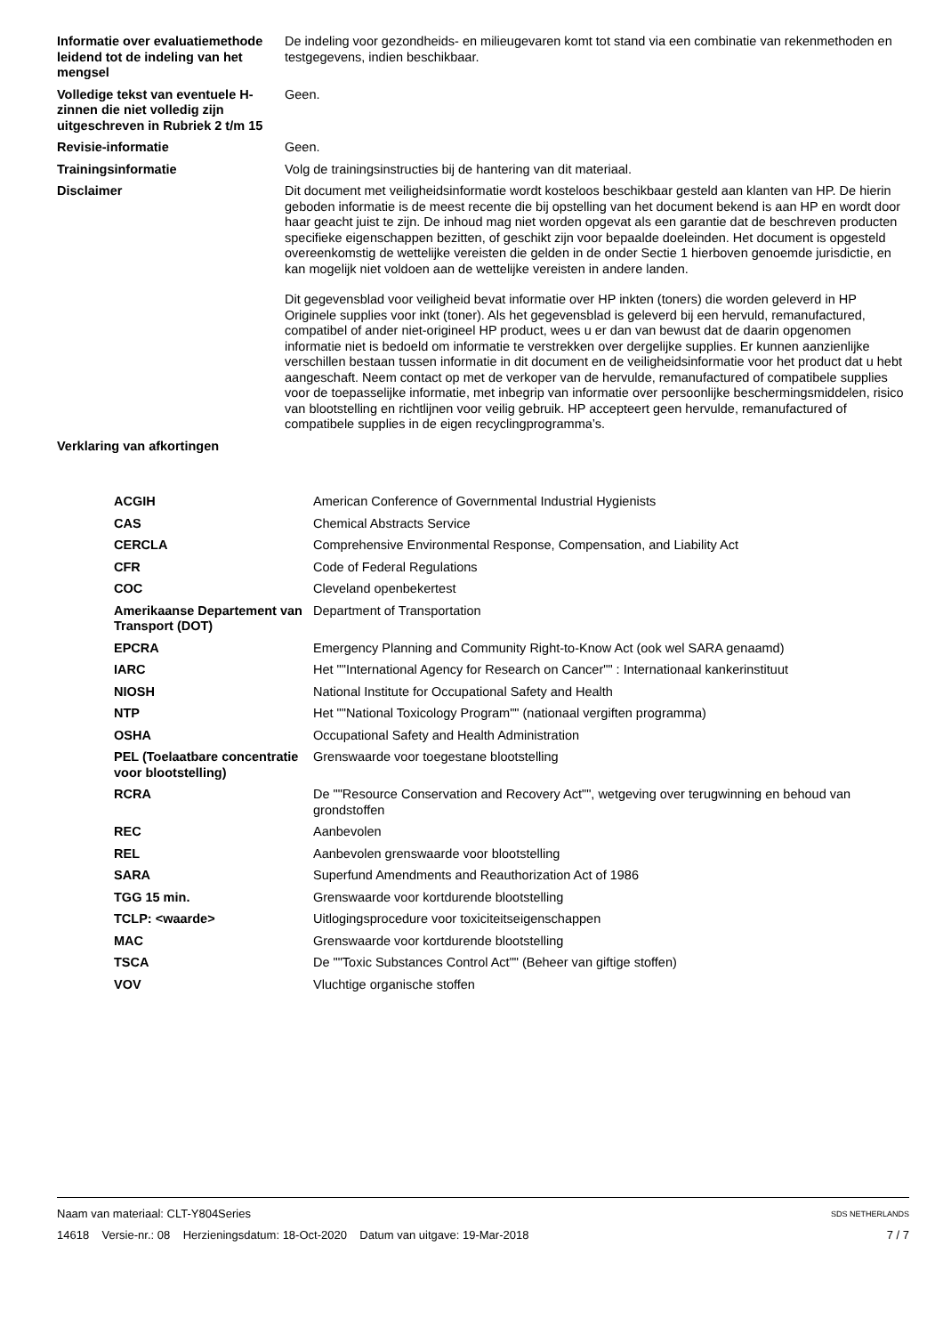| Informatie over evaluatiemethode leidend tot de indeling van het mengsel | De indeling voor gezondheids- en milieugevaren komt tot stand via een combinatie van rekenmethoden en testgegevens, indien beschikbaar. |
| Volledige tekst van eventuele H-zinnen die niet volledig zijn uitgeschreven in Rubriek 2 t/m 15 | Geen. |
| Revisie-informatie | Geen. |
| Trainingsinformatie | Volg de trainingsinstructies bij de hantering van dit materiaal. |
| Disclaimer | Dit document met veiligheidsinformatie wordt kosteloos beschikbaar gesteld aan klanten van HP. De hierin geboden informatie is de meest recente die bij opstelling van het document bekend is aan HP en wordt door haar geacht juist te zijn. De inhoud mag niet worden opgevat als een garantie dat de beschreven producten specifieke eigenschappen bezitten, of geschikt zijn voor bepaalde doeleinden. Het document is opgesteld overeenkomstig de wettelijke vereisten die gelden in de onder Sectie 1 hierboven genoemde jurisdictie, en kan mogelijk niet voldoen aan de wettelijke vereisten in andere landen. Dit gegevensblad voor veiligheid bevat informatie over HP inkten (toners) die worden geleverd in HP Originele supplies voor inkt (toner). Als het gegevensblad is geleverd bij een hervuld, remanufactured, compatibel of ander niet-origineel HP product, wees u er dan van bewust dat de daarin opgenomen informatie niet is bedoeld om informatie te verstrekken over dergelijke supplies. Er kunnen aanzienlijke verschillen bestaan tussen informatie in dit document en de veiligheidsinformatie voor het product dat u hebt aangeschaft. Neem contact op met de verkoper van de hervulde, remanufactured of compatibele supplies voor de toepasselijke informatie, met inbegrip van informatie over persoonlijke beschermingsmiddelen, risico van blootstelling en richtlijnen voor veilig gebruik. HP accepteert geen hervulde, remanufactured of compatibele supplies in de eigen recyclingprogramma’s. |
| Verklaring van afkortingen | |
| ACGIH | American Conference of Governmental Industrial Hygienists |
| CAS | Chemical Abstracts Service |
| CERCLA | Comprehensive Environmental Response, Compensation, and Liability Act |
| CFR | Code of Federal Regulations |
| COC | Cleveland openbekertest |
| Amerikaanse Departement van Transport (DOT) | Department of Transportation |
| EPCRA | Emergency Planning and Community Right-to-Know Act (ook wel SARA genaamd) |
| IARC | Het ""International Agency for Research on Cancer"" : Internationaal kankerinstituut |
| NIOSH | National Institute for Occupational Safety and Health |
| NTP | Het ""National Toxicology Program"" (nationaal vergiften programma) |
| OSHA | Occupational Safety and Health Administration |
| PEL (Toelaatbare concentratie voor blootstelling) | Grenswaarde voor toegestane blootstelling |
| RCRA | De ""Resource Conservation and Recovery Act"", wetgeving over terugwinning en behoud van grondstoffen |
| REC | Aanbevolen |
| REL | Aanbevolen grenswaarde voor blootstelling |
| SARA | Superfund Amendments and Reauthorization Act of 1986 |
| TGG 15 min. | Grenswaarde voor kortdurende blootstelling |
| TCLP: <waarde> | Uitlogingsprocedure voor toxiciteitseigenschappen |
| MAC | Grenswaarde voor kortdurende blootstelling |
| TSCA | De ""Toxic Substances Control Act"" (Beheer van giftige stoffen) |
| VOV | Vluchtige organische stoffen |
Naam van materiaal: CLT-Y804Series
14618 Versie-nr.: 08 Herzieningsdatum: 18-Oct-2020 Datum van uitgave: 19-Mar-2018
SDS NETHERLANDS
7 / 7